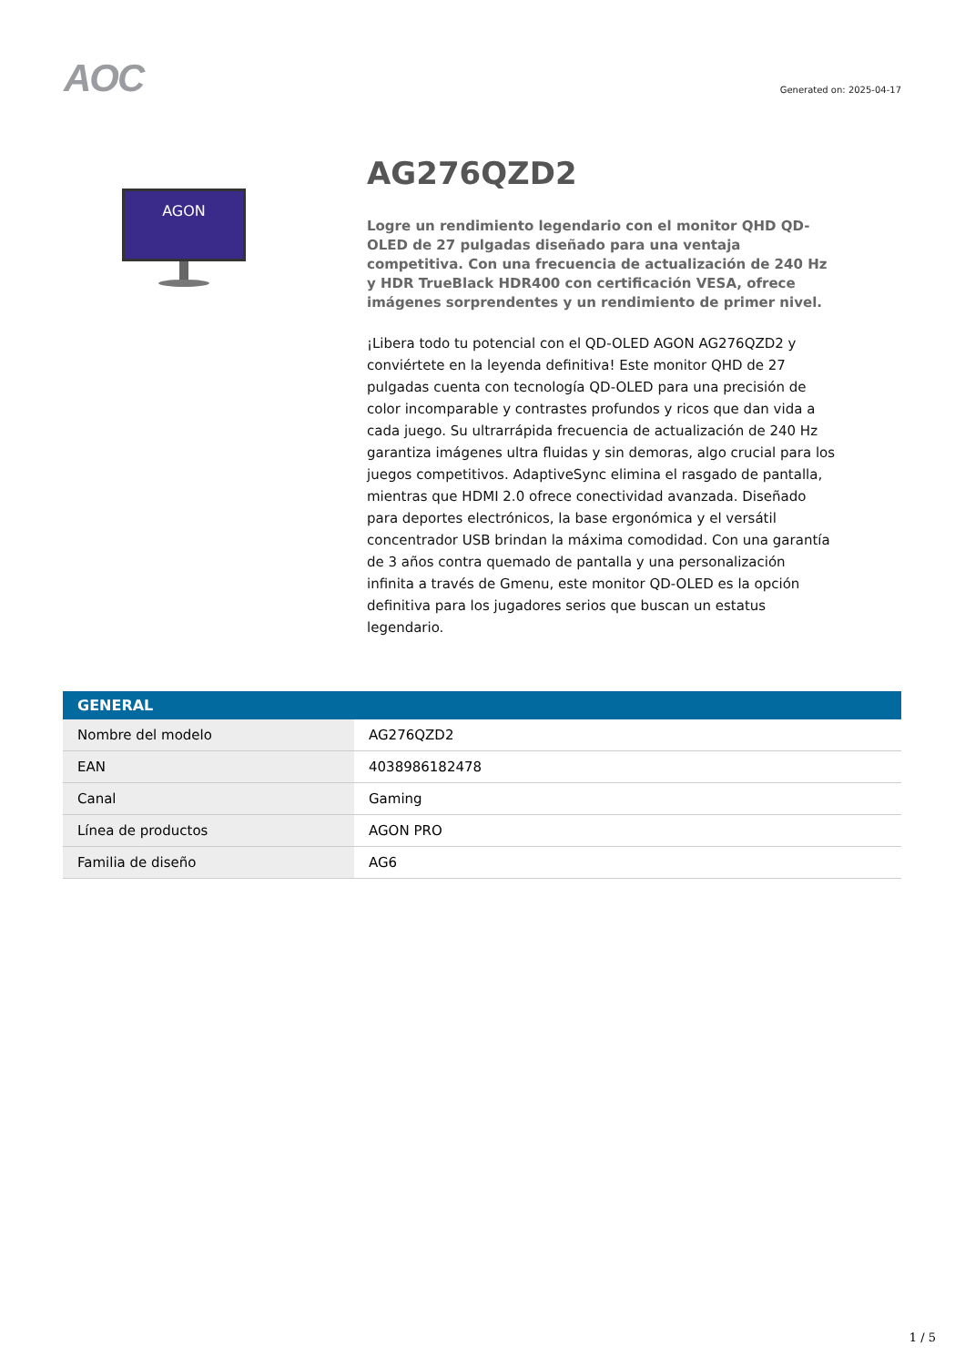AOC
Generated on: 2025-04-17
AGON
AG276QZD2
Logre un rendimiento legendario con el monitor QHD QD-OLED de 27 pulgadas diseñado para una ventaja competitiva. Con una frecuencia de actualización de 240 Hz y HDR TrueBlack HDR400 con certificación VESA, ofrece imágenes sorprendentes y un rendimiento de primer nivel.
¡Libera todo tu potencial con el QD-OLED AGON AG276QZD2 y conviértete en la leyenda definitiva! Este monitor QHD de 27 pulgadas cuenta con tecnología QD-OLED para una precisión de color incomparable y contrastes profundos y ricos que dan vida a cada juego. Su ultrarrápida frecuencia de actualización de 240 Hz garantiza imágenes ultra fluidas y sin demoras, algo crucial para los juegos competitivos. AdaptiveSync elimina el rasgado de pantalla, mientras que HDMI 2.0 ofrece conectividad avanzada. Diseñado para deportes electrónicos, la base ergonómica y el versátil concentrador USB brindan la máxima comodidad. Con una garantía de 3 años contra quemado de pantalla y una personalización infinita a través de Gmenu, este monitor QD-OLED es la opción definitiva para los jugadores serios que buscan un estatus legendario.
| GENERAL | |
| --- | --- |
| Nombre del modelo | AG276QZD2 |
| EAN | 4038986182478 |
| Canal | Gaming |
| Línea de productos | AGON PRO |
| Familia de diseño | AG6 |
1 / 5